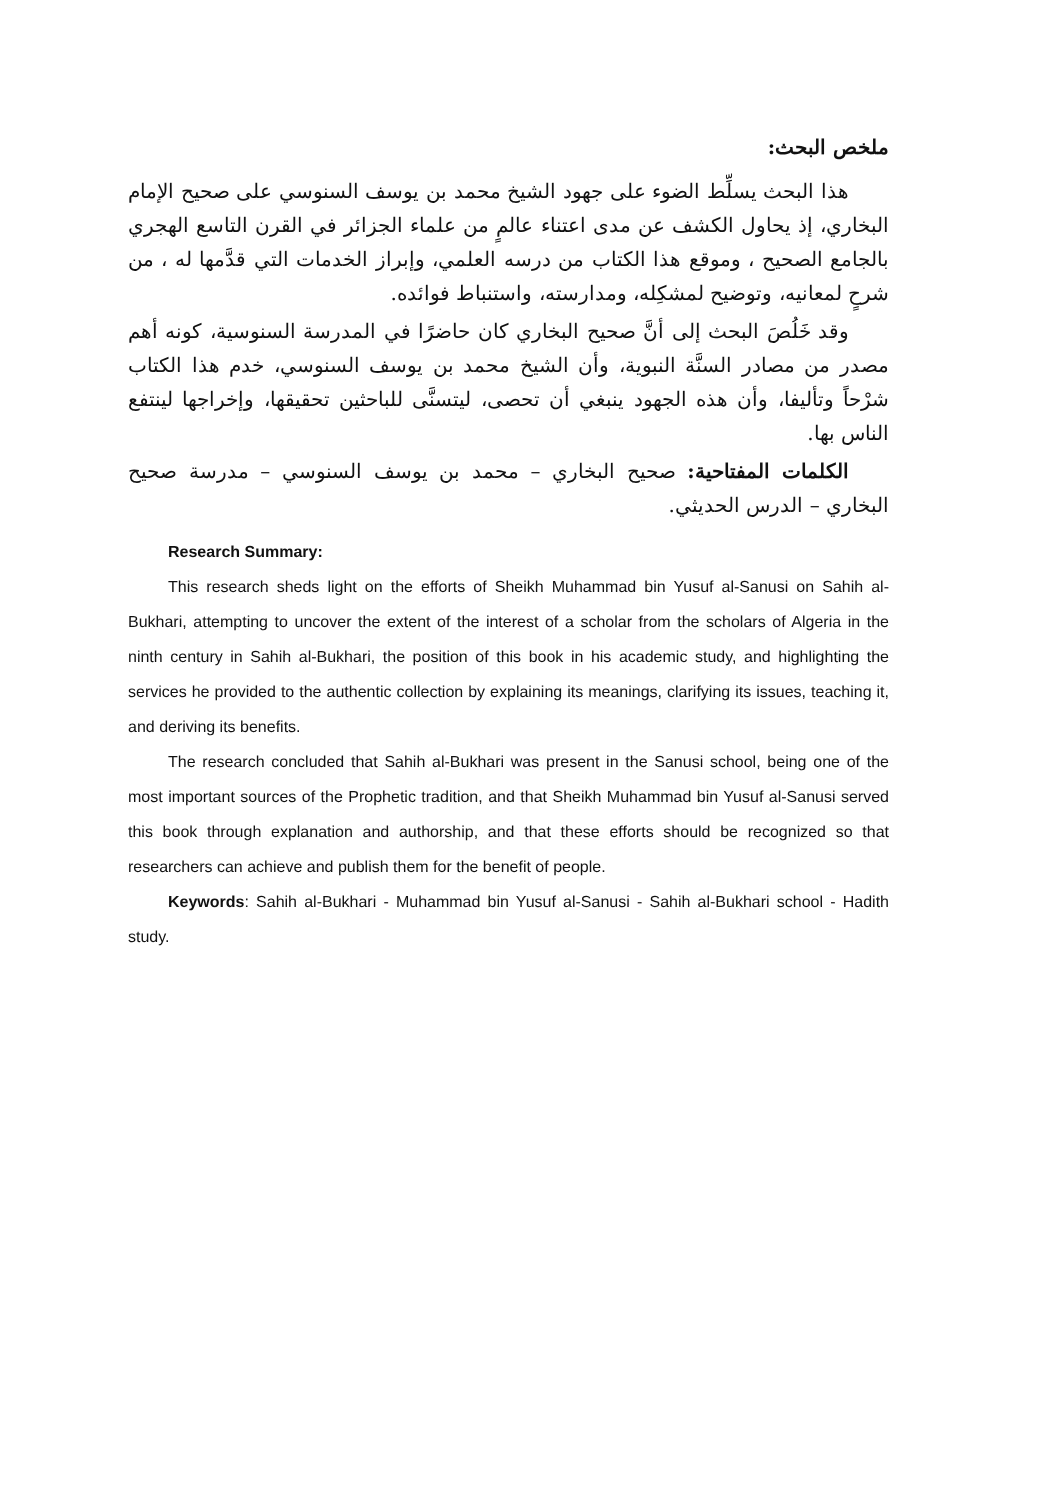ملخص البحث:
هذا البحث يسلِّط الضوء على جهود الشيخ محمد بن يوسف السنوسي على صحيح الإمام البخاري، إذ يحاول الكشف عن مدى اعتناء عالمٍ من علماء الجزائر في القرن التاسع الهجري بالجامع الصحيح ، وموقع هذا الكتاب من درسه العلمي، وإبراز الخدمات التي قدَّمها له ، من شرحٍ لمعانيه، وتوضيح لمشكِله، ومدارسته، واستنباط فوائده.
وقد خَلُصَ البحث إلى أنَّ صحيح البخاري كان حاضرًا في المدرسة السنوسية، كونه أهم مصدر من مصادر السنَّة النبوية، وأن الشيخ محمد بن يوسف السنوسي، خدم هذا الكتاب شرْحاً وتأليفا، وأن هذه الجهود ينبغي أن تحصى، ليتسنَّى للباحثين تحقيقها، وإخراجها لينتفع الناس بها.
الكلمات المفتاحية: صحيح البخاري – محمد بن يوسف السنوسي – مدرسة صحيح البخاري – الدرس الحديثي.
Research Summary:
This research sheds light on the efforts of Sheikh Muhammad bin Yusuf al-Sanusi on Sahih al-Bukhari, attempting to uncover the extent of the interest of a scholar from the scholars of Algeria in the ninth century in Sahih al-Bukhari, the position of this book in his academic study, and highlighting the services he provided to the authentic collection by explaining its meanings, clarifying its issues, teaching it, and deriving its benefits.
The research concluded that Sahih al-Bukhari was present in the Sanusi school, being one of the most important sources of the Prophetic tradition, and that Sheikh Muhammad bin Yusuf al-Sanusi served this book through explanation and authorship, and that these efforts should be recognized so that researchers can achieve and publish them for the benefit of people.
Keywords: Sahih al-Bukhari - Muhammad bin Yusuf al-Sanusi - Sahih al-Bukhari school - Hadith study.